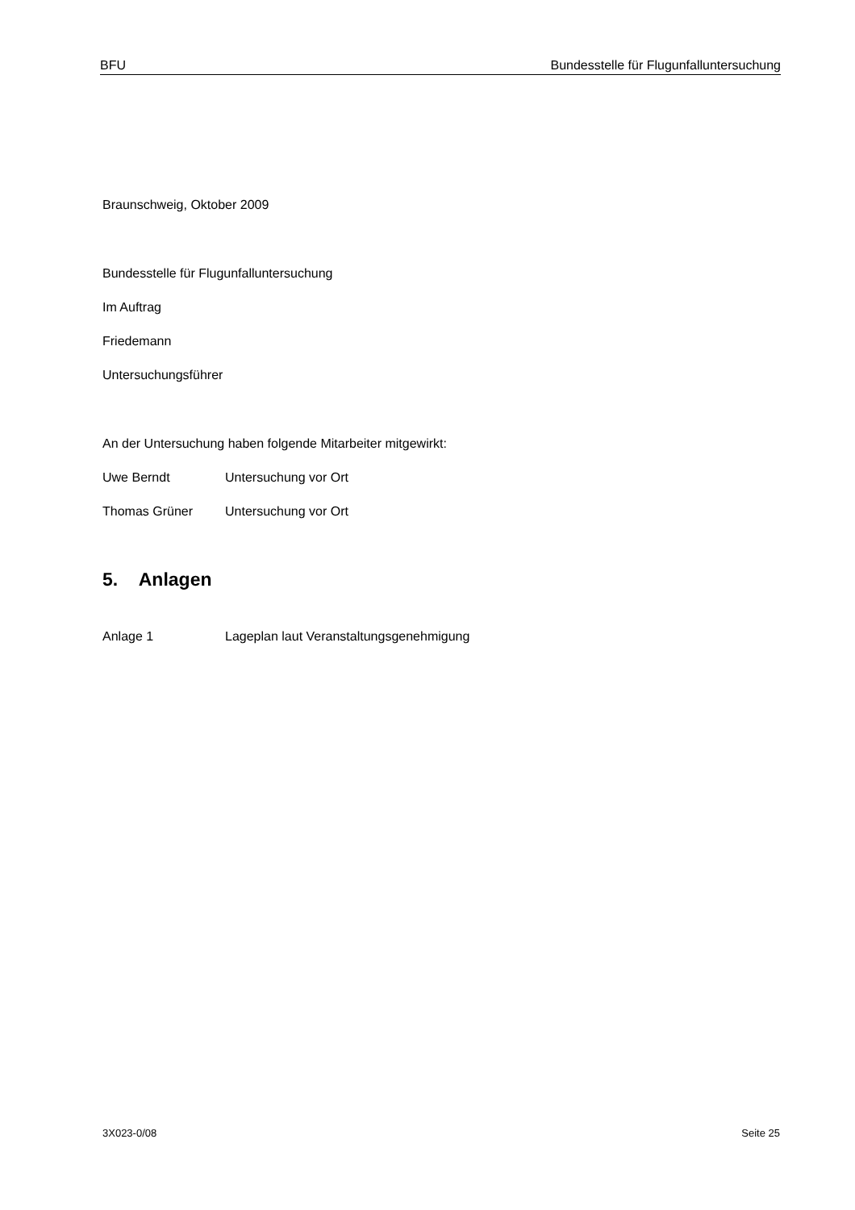BFU Bundesstelle für Flugunfalluntersuchung
Braunschweig, Oktober 2009
Bundesstelle für Flugunfalluntersuchung
Im Auftrag
Friedemann
Untersuchungsführer
An der Untersuchung haben folgende Mitarbeiter mitgewirkt:
Uwe Berndt Untersuchung vor Ort
Thomas Grüner Untersuchung vor Ort
5. Anlagen
Anlage 1 Lageplan laut Veranstaltungsgenehmigung
3X023-0/08 Seite 25